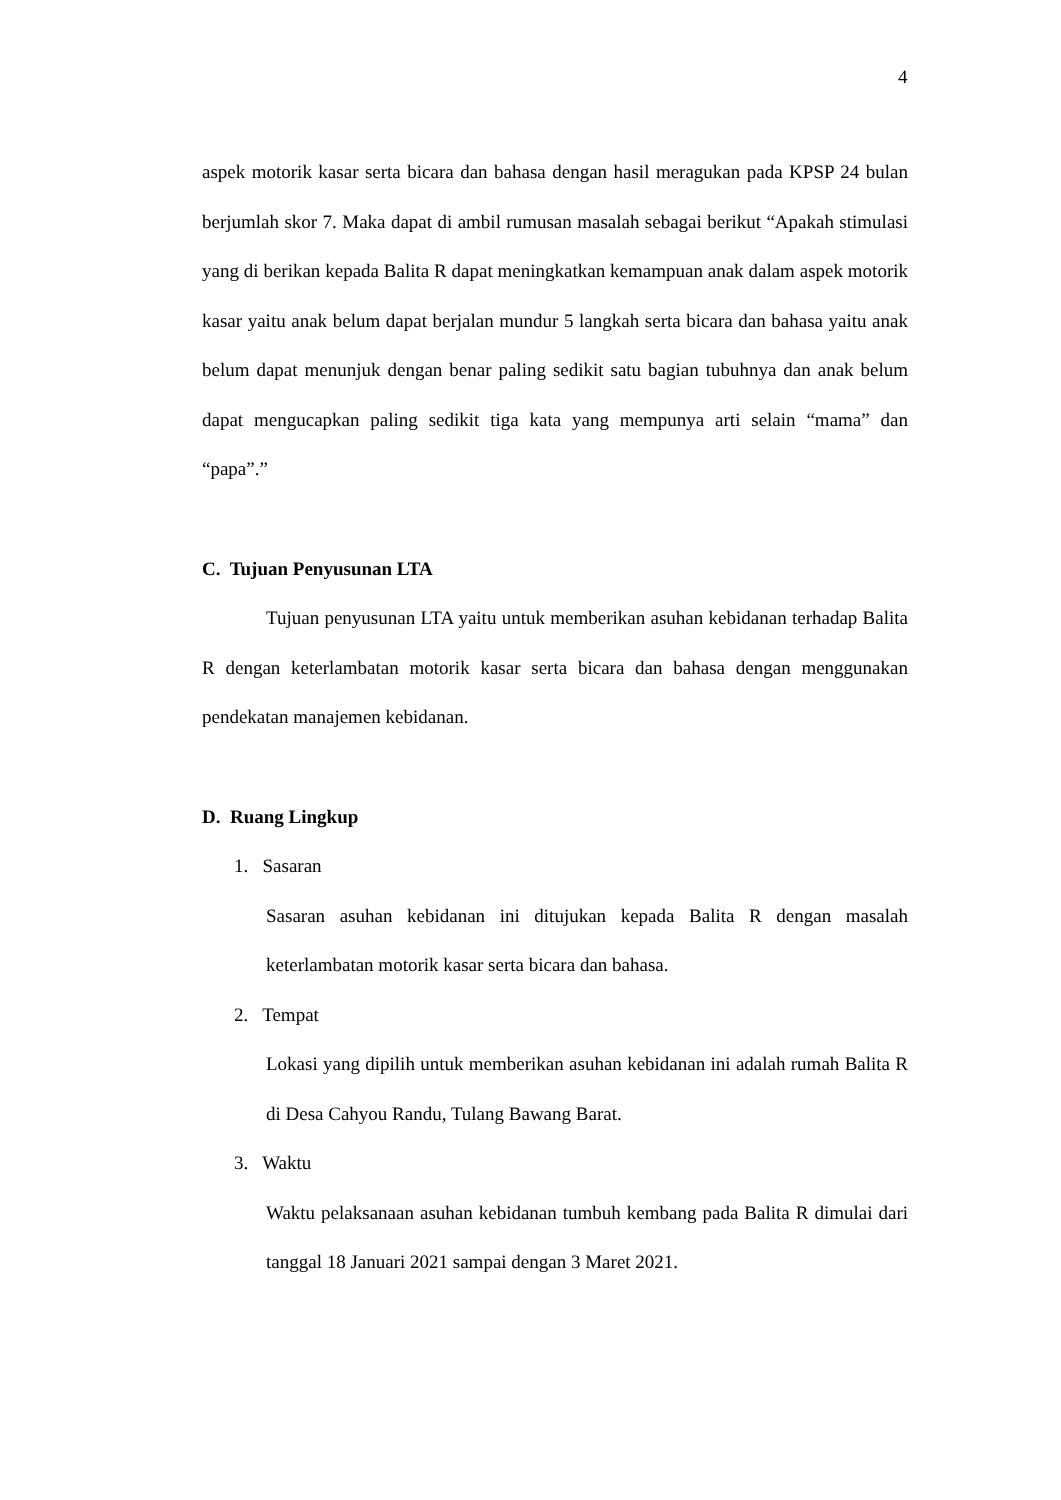4
aspek motorik kasar serta bicara dan bahasa dengan hasil meragukan pada KPSP 24 bulan berjumlah skor 7. Maka dapat di ambil rumusan masalah sebagai berikut “Apakah stimulasi yang di berikan kepada Balita R dapat meningkatkan kemampuan anak dalam aspek motorik kasar yaitu anak belum dapat berjalan mundur 5 langkah serta bicara dan bahasa yaitu anak belum dapat menunjuk dengan benar paling sedikit satu bagian tubuhnya dan anak belum dapat mengucapkan paling sedikit tiga kata yang mempunya arti selain “mama” dan “papa”.”
C. Tujuan Penyusunan LTA
Tujuan penyusunan LTA yaitu untuk memberikan asuhan kebidanan terhadap Balita R dengan keterlambatan motorik kasar serta bicara dan bahasa dengan menggunakan pendekatan manajemen kebidanan.
D. Ruang Lingkup
1. Sasaran
Sasaran asuhan kebidanan ini ditujukan kepada Balita R dengan masalah keterlambatan motorik kasar serta bicara dan bahasa.
2. Tempat
Lokasi yang dipilih untuk memberikan asuhan kebidanan ini adalah rumah Balita R di Desa Cahyou Randu, Tulang Bawang Barat.
3. Waktu
Waktu pelaksanaan asuhan kebidanan tumbuh kembang pada Balita R dimulai dari tanggal 18 Januari 2021 sampai dengan 3 Maret 2021.